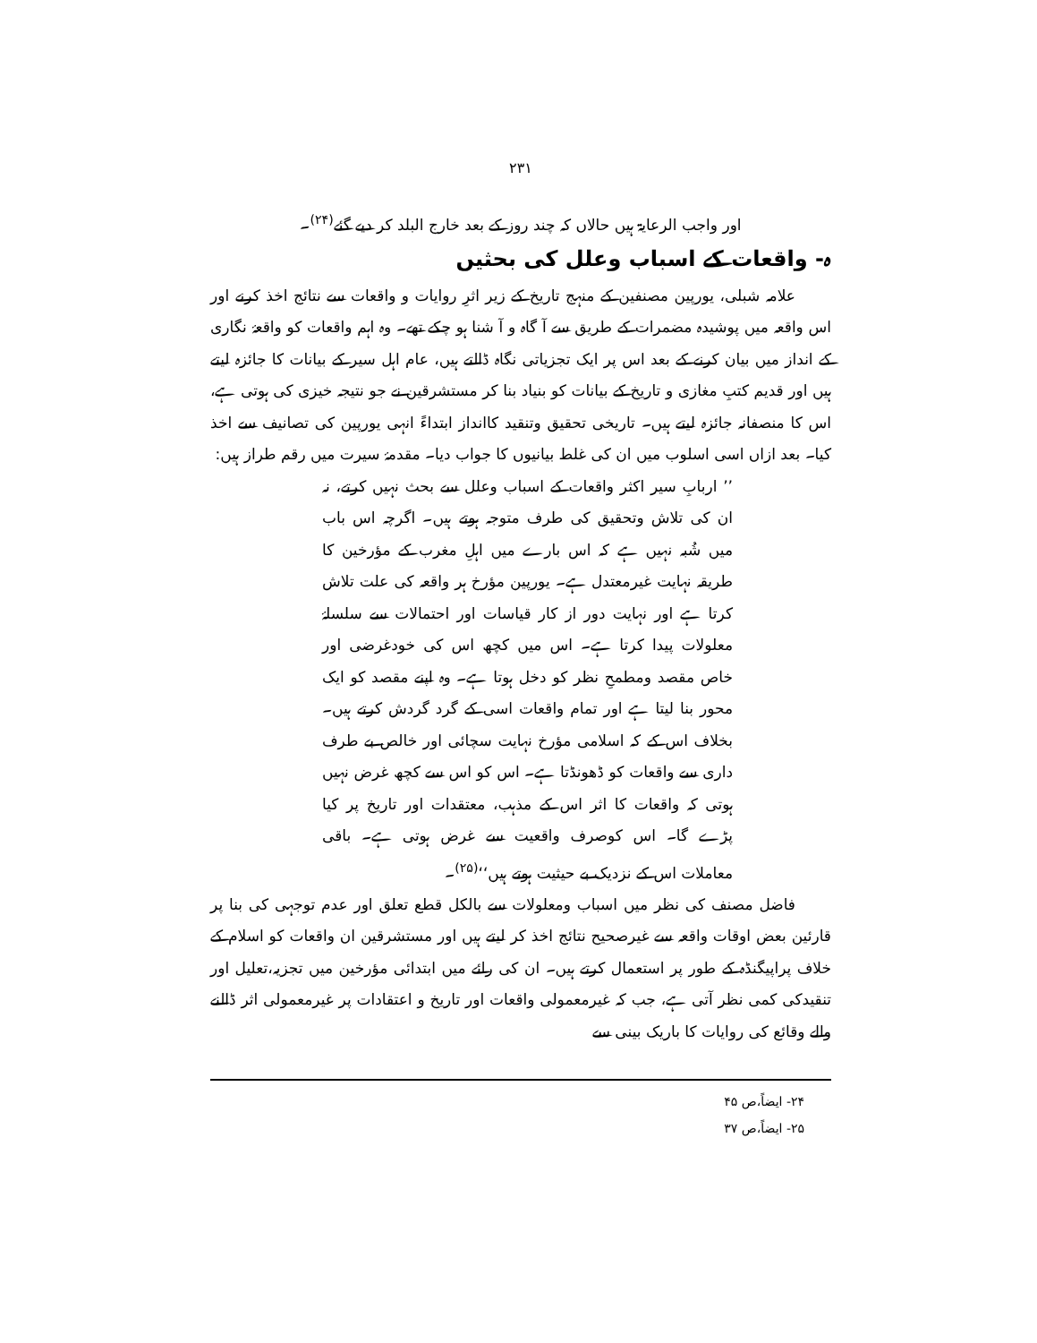۲۳۱
اور واجب الرعایۃ ہیں حالاں کہ چند روز کے بعد خارج البلد کر دیے گئے<sup>(۲۴)</sup>۔
ہ- واقعات کے اسباب وعلل کی بحثیں
علامہ شبلی، یورپین مصنفین کے منہج تاریخ کے زیر اثرِ روایات و واقعات سے نتائج اخذ کرنے اور اس واقعہ میں پوشیدہ مضمرات کے طریق سے آ گاہ و آ شنا ہو چکے تھے۔ وہ اہم واقعات کو واقعۂ نگاری کے انداز میں بیان کرنے کے بعد اس پر ایک تجزیاتی نگاہ ڈالتے ہیں، عام اہل سیر کے بیانات کا جائزہ لیتے ہیں اور قدیم کتبِ مغازی و تاریخ کے بیانات کو بنیاد بنا کر مستشرقین نے جو نتیجہ خیزی کی ہوتی ہے، اس کا منصفانہ جائزہ لیتے ہیں۔ تاریخی تحقیق وتنقید کاانداز ابتداءً انہی یورپین کی تصانیف سے اخذ کیا۔ بعد ازاں اسی اسلوب میں ان کی غلط بیانیوں کا جواب دیا۔ مقدمۂ سیرت میں رقم طراز ہیں:
’’ اربابِ سیر اکثر واقعات کے اسباب وعلل سے بحث نہیں کرتے، نہ ان کی تلاش وتحقیق کی طرف متوجہ ہوتے ہیں۔ اگرچہ اس باب میں شُبہ نہیں ہے کہ اس بارے میں اہلِ مغرب کے مؤرخین کا طریقہ نہایت غیرمعتدل ہے۔ یورپین مؤرخ ہر واقعہ کی علت تلاش کرتا ہے اور نہایت دور از کار قیاسات اور احتمالات سے سلسلۂ معلولات پیدا کرتا ہے۔ اس میں کچھ اس کی خودغرضی اور خاص مقصد ومطمحِ نظر کو دخل ہوتا ہے۔ وہ اپنے مقصد کو ایک محور بنا لیتا ہے اور تمام واقعات اسی کے گرد گردش کرتے ہیں۔ بخلاف اس کے کہ اسلامی مؤرخ نہایت سچائی اور خالص بے طرف داری سے واقعات کو ڈھونڈتا ہے۔ اس کو اس سے کچھ غرض نہیں ہوتی کہ واقعات کا اثر اس کے مذہب، معتقدات اور تاریخ پر کیا پڑے گا۔ اس کوصرف واقعیت سے غرض ہوتی ہے۔ باقی معاملات اس کے نزدیک بے حیثیت ہوتے ہیں‘‘<sup>(۲۵)</sup>۔
فاضل مصنف کی نظر میں اسباب ومعلولات سے بالکل قطع تعلق اور عدم توجہی کی بنا پر قارئین بعض اوقات واقعہ سے غیرصحیح نتائج اخذ کر لیتے ہیں اور مستشرقین ان واقعات کو اسلام کے خلاف پراپیگنڈہ کے طور پر استعمال کرتے ہیں۔ ان کی رائے میں ابتدائی مؤرخین میں تجزیہ،تعلیل اور تنقیدکی کمی نظر آتی ہے، جب کہ غیرمعمولی واقعات اور تاریخ و اعتقادات پر غیرمعمولی اثر ڈالنے والے وقائع کی روایات کا باریک بینی سے
۲۴- ایضاً،ص ۴۵
۲۵- ایضاً،ص ۳۷